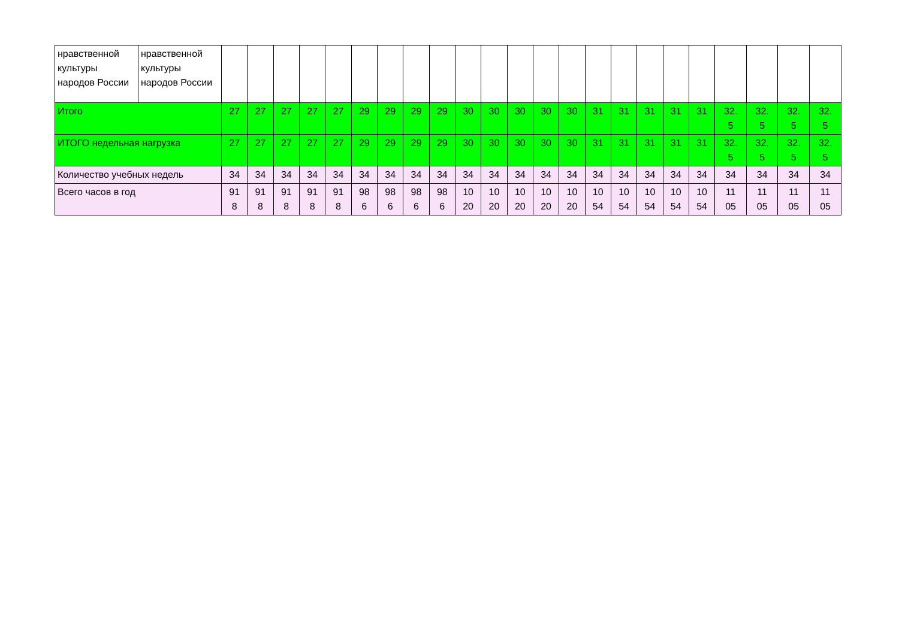| нравственной культуры народов России | нравственной культуры народов России | | | | | | | | | | | | | | | | | | | | | | | |
| Итого | | 27 | 27 | 27 | 27 | 27 | 29 | 29 | 29 | 29 | 30 | 30 | 30 | 30 | 30 | 31 | 31 | 31 | 31 | 31 | 32. 5 | 32. 5 | 32. 5 | 32. 5 |
| ИТОГО недельная нагрузка | | 27 | 27 | 27 | 27 | 27 | 29 | 29 | 29 | 29 | 30 | 30 | 30 | 30 | 30 | 31 | 31 | 31 | 31 | 31 | 32. 5 | 32. 5 | 32. 5 | 32. 5 |
| Количество учебных недель | | 34 | 34 | 34 | 34 | 34 | 34 | 34 | 34 | 34 | 34 | 34 | 34 | 34 | 34 | 34 | 34 | 34 | 34 | 34 | 34 | 34 | 34 | 34 |
| Всего часов в год | | 91 8 | 91 8 | 91 8 | 91 8 | 91 8 | 98 6 | 98 6 | 98 6 | 98 6 | 10 20 | 10 20 | 10 20 | 10 20 | 10 20 | 10 54 | 10 54 | 10 54 | 10 54 | 10 54 | 11 05 | 11 05 | 11 05 | 11 05 |